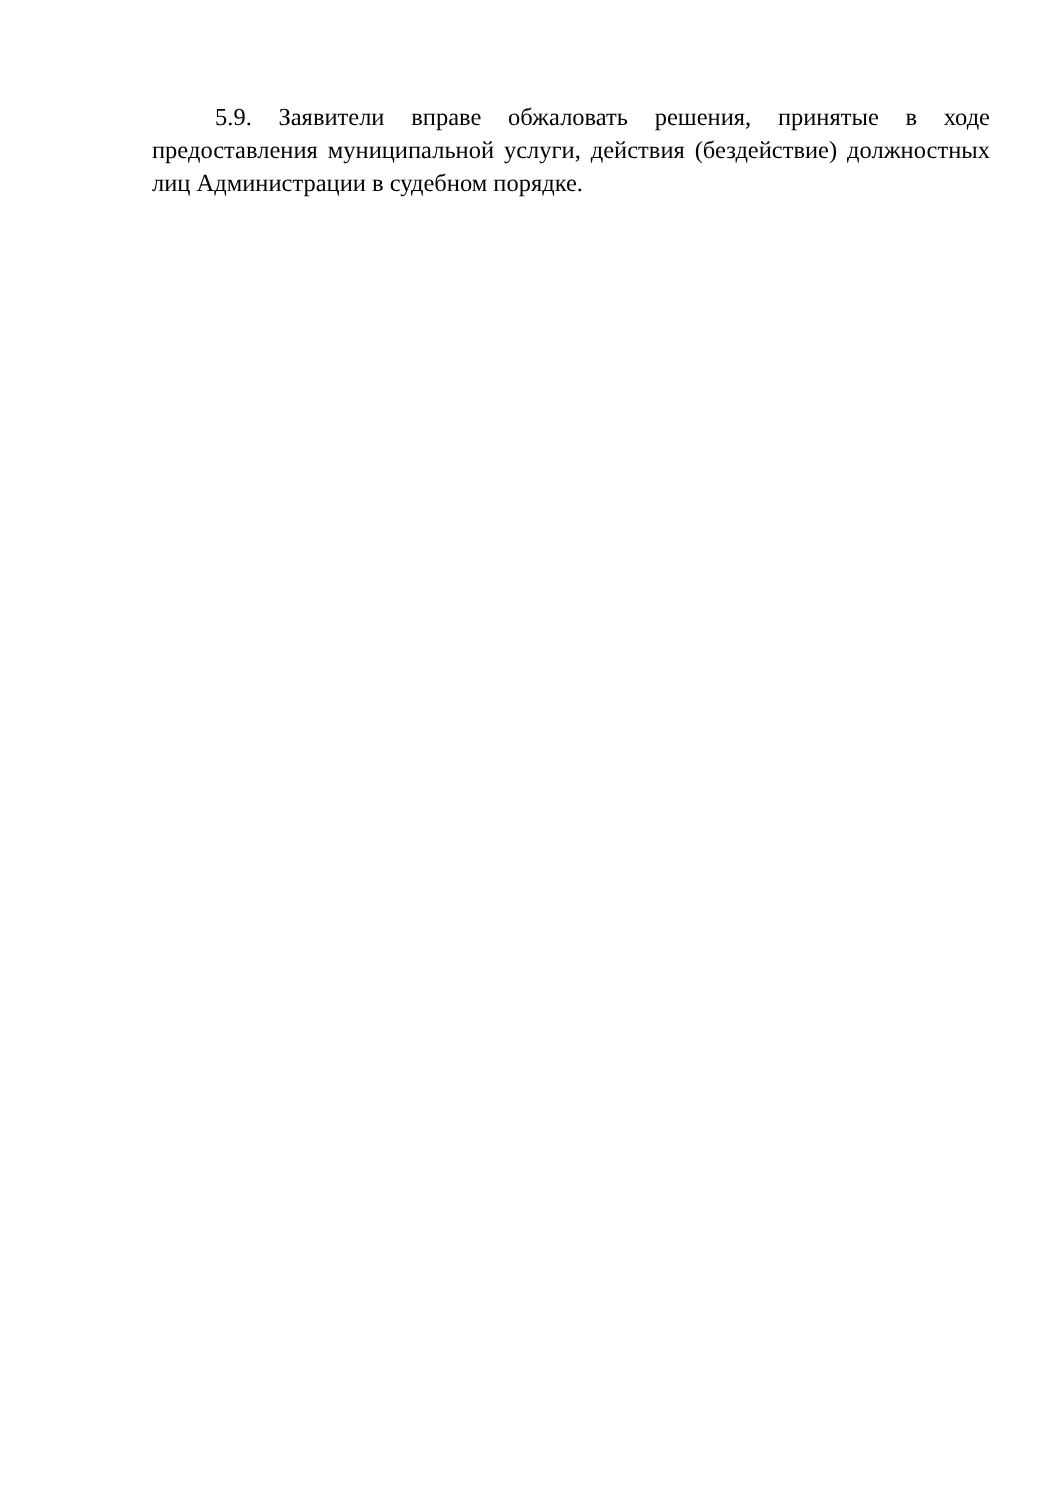5.9. Заявители вправе обжаловать решения, принятые в ходе предоставления муниципальной услуги, действия (бездействие) должностных лиц Администрации в судебном порядке.